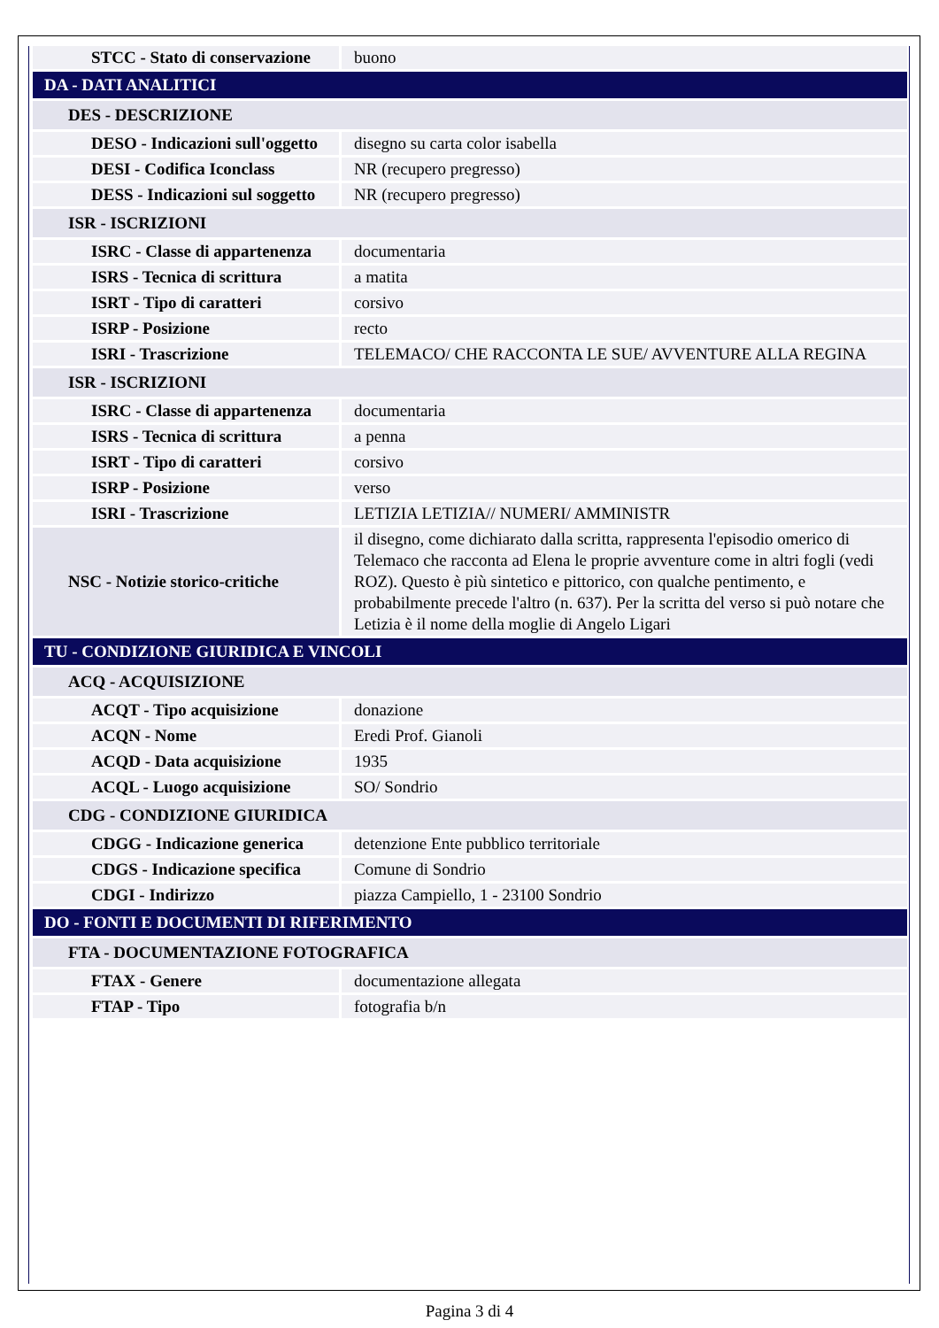| STCC - Stato di conservazione | buono |
| DA - DATI ANALITICI | |
| DES - DESCRIZIONE | |
| DESO - Indicazioni sull'oggetto | disegno su carta color isabella |
| DESI - Codifica Iconclass | NR (recupero pregresso) |
| DESS - Indicazioni sul soggetto | NR (recupero pregresso) |
| ISR - ISCRIZIONI | |
| ISRC - Classe di appartenenza | documentaria |
| ISRS - Tecnica di scrittura | a matita |
| ISRT - Tipo di caratteri | corsivo |
| ISRP - Posizione | recto |
| ISRI - Trascrizione | TELEMACO/ CHE RACCONTA LE SUE/ AVVENTURE ALLA REGINA |
| ISR - ISCRIZIONI | |
| ISRC - Classe di appartenenza | documentaria |
| ISRS - Tecnica di scrittura | a penna |
| ISRT - Tipo di caratteri | corsivo |
| ISRP - Posizione | verso |
| ISRI - Trascrizione | LETIZIA LETIZIA// NUMERI/ AMMINISTR |
| NSC - Notizie storico-critiche | il disegno, come dichiarato dalla scritta, rappresenta l'episodio omerico di Telemaco che racconta ad Elena le proprie avventure come in altri fogli (vedi ROZ). Questo è più sintetico e pittorico, con qualche pentimento, e probabilmente precede l'altro (n. 637). Per la scritta del verso si può notare che Letizia è il nome della moglie di Angelo Ligari |
| TU - CONDIZIONE GIURIDICA E VINCOLI | |
| ACQ - ACQUISIZIONE | |
| ACQT - Tipo acquisizione | donazione |
| ACQN - Nome | Eredi Prof. Gianoli |
| ACQD - Data acquisizione | 1935 |
| ACQL - Luogo acquisizione | SO/ Sondrio |
| CDG - CONDIZIONE GIURIDICA | |
| CDGG - Indicazione generica | detenzione Ente pubblico territoriale |
| CDGS - Indicazione specifica | Comune di Sondrio |
| CDGI - Indirizzo | piazza Campiello, 1 - 23100 Sondrio |
| DO - FONTI E DOCUMENTI DI RIFERIMENTO | |
| FTA - DOCUMENTAZIONE FOTOGRAFICA | |
| FTAX - Genere | documentazione allegata |
| FTAP - Tipo | fotografia b/n |
Pagina 3 di 4